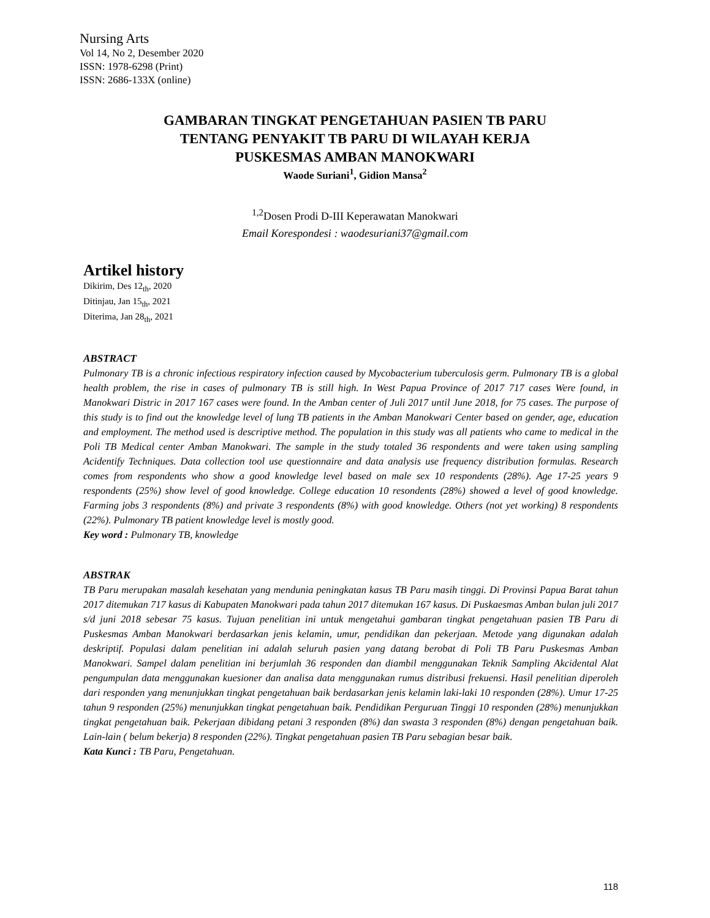Nursing Arts
Vol 14, No 2, Desember 2020
ISSN: 1978-6298 (Print)
ISSN: 2686-133X (online)
GAMBARAN TINGKAT PENGETAHUAN PASIEN TB PARU
TENTANG PENYAKIT TB PARU DI WILAYAH KERJA
PUSKESMAS AMBAN MANOKWARI
Waode Suriani<sup>1</sup>, Gidion Mansa<sup>2</sup>
<sup>1,2</sup>Dosen Prodi D-III Keperawatan Manokwari
Email Korespondesi : waodesuriani37@gmail.com
Artikel history
Dikirim, Des 12<sub>th</sub>, 2020
Ditinjau, Jan 15<sub>th</sub>, 2021
Diterima, Jan 28<sub>th</sub>, 2021
ABSTRACT
Pulmonary TB is a chronic infectious respiratory infection caused by Mycobacterium tuberculosis germ. Pulmonary TB is a global health problem, the rise in cases of pulmonary TB is still high. In West Papua Province of 2017 717 cases Were found, in Manokwari Distric in 2017 167 cases were found. In the Amban center of Juli 2017 until June 2018, for 75 cases. The purpose of this study is to find out the knowledge level of lung TB patients in the Amban Manokwari Center based on gender, age, education and employment. The method used is descriptive method. The population in this study was all patients who came to medical in the Poli TB Medical center Amban Manokwari. The sample in the study totaled 36 respondents and were taken using sampling Acidentify Techniques. Data collection tool use questionnaire and data analysis use frequency distribution formulas. Research comes from respondents who show a good knowledge level based on male sex 10 respondents (28%). Age 17-25 years 9 respondents (25%) show level of good knowledge. College education 10 resondents (28%) showed a level of good knowledge. Farming jobs 3 respondents (8%) and private 3 respondents (8%) with good knowledge. Others (not yet working) 8 respondents (22%). Pulmonary TB patient knowledge level is mostly good.
Key word : Pulmonary TB, knowledge
ABSTRAK
TB Paru merupakan masalah kesehatan yang mendunia peningkatan kasus TB Paru masih tinggi. Di Provinsi Papua Barat tahun 2017 ditemukan 717 kasus di Kabupaten Manokwari pada tahun 2017 ditemukan 167 kasus. Di Puskaesmas Amban bulan juli 2017 s/d juni 2018 sebesar 75 kasus. Tujuan penelitian ini untuk mengetahui gambaran tingkat pengetahuan pasien TB Paru di Puskesmas Amban Manokwari berdasarkan jenis kelamin, umur, pendidikan dan pekerjaan. Metode yang digunakan adalah deskriptif. Populasi dalam penelitian ini adalah seluruh pasien yang datang berobat di Poli TB Paru Puskesmas Amban Manokwari. Sampel dalam penelitian ini berjumlah 36 responden dan diambil menggunakan Teknik Sampling Akcidental Alat pengumpulan data menggunakan kuesioner dan analisa data menggunakan rumus distribusi frekuensi. Hasil penelitian diperoleh dari responden yang menunjukkan tingkat pengetahuan baik berdasarkan jenis kelamin laki-laki 10 responden (28%). Umur 17-25 tahun 9 responden (25%) menunjukkan tingkat pengetahuan baik. Pendidikan Perguruan Tinggi 10 responden (28%) menunjukkan tingkat pengetahuan baik. Pekerjaan dibidang petani 3 responden (8%) dan swasta 3 responden (8%) dengan pengetahuan baik. Lain-lain ( belum bekerja) 8 responden (22%). Tingkat pengetahuan pasien TB Paru sebagian besar baik.
Kata Kunci : TB Paru, Pengetahuan.
118